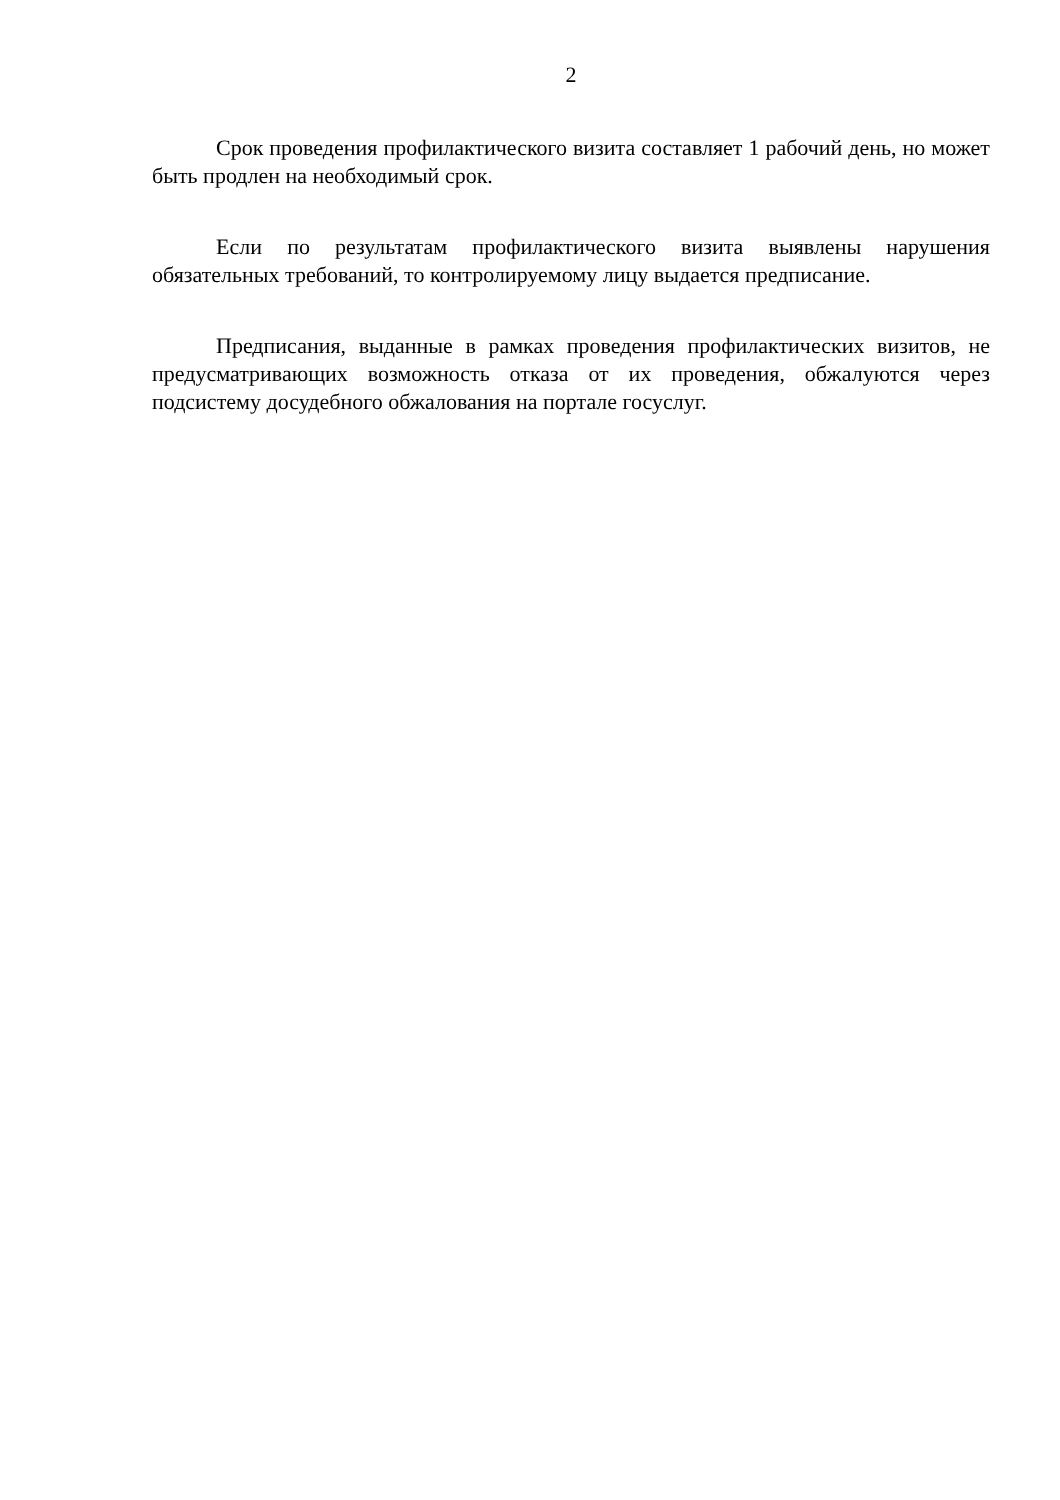2
Срок проведения профилактического визита составляет 1 рабочий день, но может быть продлен на необходимый срок.
Если по результатам профилактического визита выявлены нарушения обязательных требований, то контролируемому лицу выдается предписание.
Предписания, выданные в рамках проведения профилактических визитов, не предусматривающих возможность отказа от их проведения, обжалуются через подсистему досудебного обжалования на портале госуслуг.